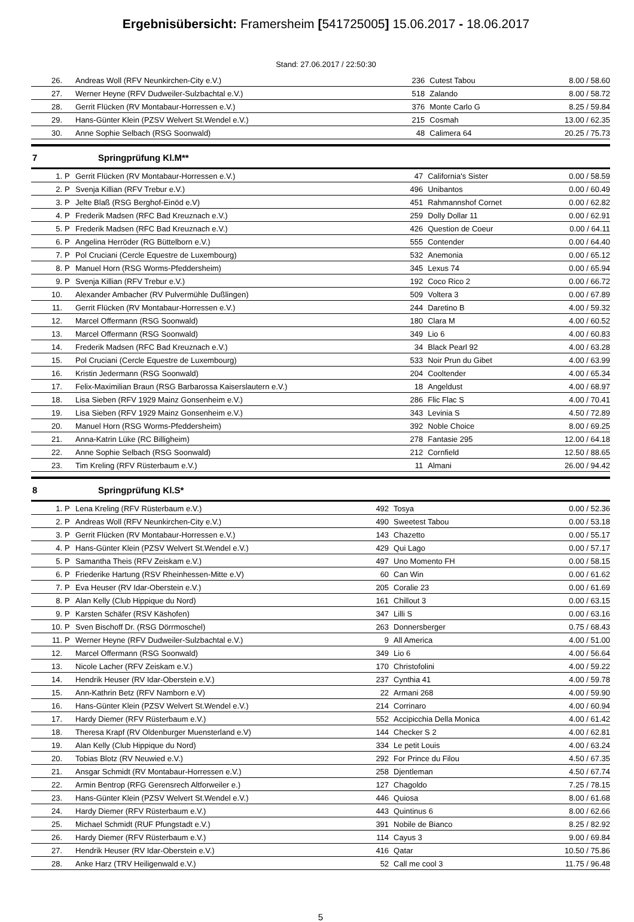Ergebnisübersicht: Framersheim [541725005] 15.06.2017 - 18.06.2017
Stand: 27.06.2017 / 22:50:30
| 26. | | Andreas Woll (RFV Neunkirchen-City e.V.) | 236 | Cutest Tabou | 8.00 / 58.60 |
| 27. | | Werner Heyne (RFV Dudweiler-Sulzbachtal e.V.) | 518 | Zalando | 8.00 / 58.72 |
| 28. | | Gerrit Flücken (RV Montabaur-Horressen e.V.) | 376 | Monte Carlo G | 8.25 / 59.84 |
| 29. | | Hans-Günter Klein (PZSV Welvert St.Wendel e.V.) | 215 | Cosmah | 13.00 / 62.35 |
| 30. | | Anne Sophie Selbach (RSG Soonwald) | 48 | Calimera 64 | 20.25 / 75.73 |
7 Springprüfung Kl.M**
| 1. | P | Gerrit Flücken (RV Montabaur-Horressen e.V.) | 47 | California's Sister | 0.00 / 58.59 |
| 2. | P | Svenja Killian (RFV Trebur e.V.) | 496 | Unibantos | 0.00 / 60.49 |
| 3. | P | Jelte Blaß (RSG Berghof-Einöd e.V) | 451 | Rahmannshof Cornet | 0.00 / 62.82 |
| 4. | P | Frederik Madsen (RFC Bad Kreuznach e.V.) | 259 | Dolly Dollar 11 | 0.00 / 62.91 |
| 5. | P | Frederik Madsen (RFC Bad Kreuznach e.V.) | 426 | Question de Coeur | 0.00 / 64.11 |
| 6. | P | Angelina Herröder (RG Büttelborn e.V.) | 555 | Contender | 0.00 / 64.40 |
| 7. | P | Pol Cruciani (Cercle Equestre de Luxembourg) | 532 | Anemonia | 0.00 / 65.12 |
| 8. | P | Manuel Horn (RSG Worms-Pfeddersheim) | 345 | Lexus 74 | 0.00 / 65.94 |
| 9. | P | Svenja Killian (RFV Trebur e.V.) | 192 | Coco Rico 2 | 0.00 / 66.72 |
| 10. | | Alexander Ambacher (RV Pulvermühle Dußlingen) | 509 | Voltera 3 | 0.00 / 67.89 |
| 11. | | Gerrit Flücken (RV Montabaur-Horressen e.V.) | 244 | Daretino B | 4.00 / 59.32 |
| 12. | | Marcel Offermann (RSG Soonwald) | 180 | Clara M | 4.00 / 60.52 |
| 13. | | Marcel Offermann (RSG Soonwald) | 349 | Lio 6 | 4.00 / 60.83 |
| 14. | | Frederik Madsen (RFC Bad Kreuznach e.V.) | 34 | Black Pearl 92 | 4.00 / 63.28 |
| 15. | | Pol Cruciani (Cercle Equestre de Luxembourg) | 533 | Noir Prun du Gibet | 4.00 / 63.99 |
| 16. | | Kristin Jedermann (RSG Soonwald) | 204 | Cooltender | 4.00 / 65.34 |
| 17. | | Felix-Maximilian Braun (RSG Barbarossa Kaiserslautern e.V.) | 18 | Angeldust | 4.00 / 68.97 |
| 18. | | Lisa Sieben (RFV 1929 Mainz Gonsenheim e.V.) | 286 | Flic Flac S | 4.00 / 70.41 |
| 19. | | Lisa Sieben (RFV 1929 Mainz Gonsenheim e.V.) | 343 | Levinia S | 4.50 / 72.89 |
| 20. | | Manuel Horn (RSG Worms-Pfeddersheim) | 392 | Noble Choice | 8.00 / 69.25 |
| 21. | | Anna-Katrin Lüke (RC Billigheim) | 278 | Fantasie 295 | 12.00 / 64.18 |
| 22. | | Anne Sophie Selbach (RSG Soonwald) | 212 | Cornfield | 12.50 / 88.65 |
| 23. | | Tim Kreling (RFV Rüsterbaum e.V.) | 11 | Almani | 26.00 / 94.42 |
8 Springprüfung Kl.S*
| 1. | P | Lena Kreling (RFV Rüsterbaum e.V.) | 492 | Tosya | 0.00 / 52.36 |
| 2. | P | Andreas Woll (RFV Neunkirchen-City e.V.) | 490 | Sweetest Tabou | 0.00 / 53.18 |
| 3. | P | Gerrit Flücken (RV Montabaur-Horressen e.V.) | 143 | Chazetto | 0.00 / 55.17 |
| 4. | P | Hans-Günter Klein (PZSV Welvert St.Wendel e.V.) | 429 | Qui Lago | 0.00 / 57.17 |
| 5. | P | Samantha Theis (RFV Zeiskam e.V.) | 497 | Uno Momento FH | 0.00 / 58.15 |
| 6. | P | Friederike Hartung (RSV Rheinhessen-Mitte e.V) | 60 | Can Win | 0.00 / 61.62 |
| 7. | P | Eva Heuser (RV Idar-Oberstein e.V.) | 205 | Coralie 23 | 0.00 / 61.69 |
| 8. | P | Alan Kelly (Club Hippique du Nord) | 161 | Chillout 3 | 0.00 / 63.15 |
| 9. | P | Karsten Schäfer (RSV Käshofen) | 347 | Lilli S | 0.00 / 63.16 |
| 10. | P | Sven Bischoff Dr. (RSG Dörrmoschel) | 263 | Donnersberger | 0.75 / 68.43 |
| 11. | P | Werner Heyne (RFV Dudweiler-Sulzbachtal e.V.) | 9 | All America | 4.00 / 51.00 |
| 12. | | Marcel Offermann (RSG Soonwald) | 349 | Lio 6 | 4.00 / 56.64 |
| 13. | | Nicole Lacher (RFV Zeiskam e.V.) | 170 | Christofolini | 4.00 / 59.22 |
| 14. | | Hendrik Heuser (RV Idar-Oberstein e.V.) | 237 | Cynthia 41 | 4.00 / 59.78 |
| 15. | | Ann-Kathrin Betz (RFV Namborn e.V) | 22 | Armani 268 | 4.00 / 59.90 |
| 16. | | Hans-Günter Klein (PZSV Welvert St.Wendel e.V.) | 214 | Corrinaro | 4.00 / 60.94 |
| 17. | | Hardy Diemer (RFV Rüsterbaum e.V.) | 552 | Accipicchia Della Monica | 4.00 / 61.42 |
| 18. | | Theresa Krapf (RV Oldenburger Muensterland e.V) | 144 | Checker S 2 | 4.00 / 62.81 |
| 19. | | Alan Kelly (Club Hippique du Nord) | 334 | Le petit Louis | 4.00 / 63.24 |
| 20. | | Tobias Blotz (RV Neuwied e.V.) | 292 | For Prince du Filou | 4.50 / 67.35 |
| 21. | | Ansgar Schmidt (RV Montabaur-Horressen e.V.) | 258 | Djentleman | 4.50 / 67.74 |
| 22. | | Armin Bentrop (RFG Gerensrech Altforweiler e.) | 127 | Chagoldo | 7.25 / 78.15 |
| 23. | | Hans-Günter Klein (PZSV Welvert St.Wendel e.V.) | 446 | Quiosa | 8.00 / 61.68 |
| 24. | | Hardy Diemer (RFV Rüsterbaum e.V.) | 443 | Quintinus 6 | 8.00 / 62.66 |
| 25. | | Michael Schmidt (RUF Pfungstadt e.V.) | 391 | Nobile de Bianco | 8.25 / 82.92 |
| 26. | | Hardy Diemer (RFV Rüsterbaum e.V.) | 114 | Cayus 3 | 9.00 / 69.84 |
| 27. | | Hendrik Heuser (RV Idar-Oberstein e.V.) | 416 | Qatar | 10.50 / 75.86 |
| 28. | | Anke Harz (TRV Heiligenwald e.V.) | 52 | Call me cool 3 | 11.75 / 96.48 |
5